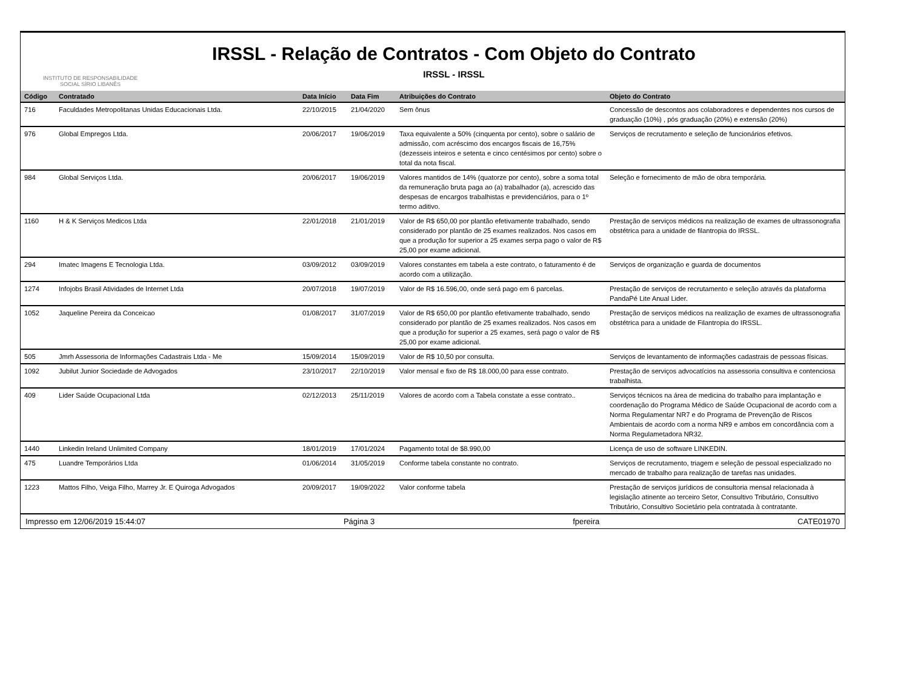INSTITUTO DE RESPONSABILIDADE
SOCIAL SÍRIO LIBANÊS
IRSSL - Relação de Contratos - Com Objeto do Contrato
IRSSL - IRSSL
| Código | Contratado | Data Início | Data Fim | Atribuições do Contrato | Objeto do Contrato |
| --- | --- | --- | --- | --- | --- |
| 716 | Faculdades Metropolitanas Unidas Educacionais Ltda. | 22/10/2015 | 21/04/2020 | Sem ônus | Concessão de descontos aos colaboradores e dependentes nos cursos de graduação (10%) , pós graduação (20%) e extensão (20%) |
| 976 | Global Empregos Ltda. | 20/06/2017 | 19/06/2019 | Taxa equivalente a 50% (cinquenta por cento), sobre o salário de admissão, com acréscimo dos encargos fiscais de 16,75% (dezesseis inteiros e setenta e cinco centésimos por cento) sobre o total da nota fiscal. | Serviços de recrutamento e seleção de funcionários efetivos. |
| 984 | Global Serviços Ltda. | 20/06/2017 | 19/06/2019 | Valores mantidos de 14% (quatorze por cento), sobre a soma total da remuneração bruta paga ao (a) trabalhador (a), acrescido das despesas de encargos trabalhistas e previdenciários, para o 1º termo aditivo. | Seleção e fornecimento de mão de obra temporária. |
| 1160 | H & K Serviços Medicos Ltda | 22/01/2018 | 21/01/2019 | Valor de R$ 650,00 por plantão efetivamente trabalhado, sendo considerado por plantão de 25 exames realizados. Nos casos em que a produção for superior a 25 exames serpa pago o valor de R$ 25,00 por exame adicional. | Prestação de serviços médicos na realização de exames de ultrassonografia obstétrica para a unidade de filantropia do IRSSL. |
| 294 | Imatec Imagens E Tecnologia Ltda. | 03/09/2012 | 03/09/2019 | Valores constantes em tabela a este contrato, o faturamento é de acordo com a utilização. | Serviços de organização e guarda de documentos |
| 1274 | Infojobs Brasil Atividades de Internet Ltda | 20/07/2018 | 19/07/2019 | Valor de R$ 16.596,00, onde será pago em 6 parcelas. | Prestação de serviços de recrutamento e seleção através da plataforma PandaPé Lite Anual Lider. |
| 1052 | Jaqueline Pereira da Conceicao | 01/08/2017 | 31/07/2019 | Valor de R$ 650,00 por plantão efetivamente trabalhado, sendo considerado por plantão de 25 exames realizados. Nos casos em que a produção for superior a 25 exames, será pago o valor de R$ 25,00 por exame adicional. | Prestação de serviços médicos na realização de exames de ultrassonografia obstétrica para a unidade de Filantropia do IRSSL. |
| 505 | Jmrh Assessoria de Informações Cadastrais Ltda - Me | 15/09/2014 | 15/09/2019 | Valor de R$ 10,50 por consulta. | Serviços de levantamento de informações cadastrais de pessoas físicas. |
| 1092 | Jubilut Junior Sociedade de Advogados | 23/10/2017 | 22/10/2019 | Valor mensal e fixo de R$ 18.000,00 para esse contrato. | Prestação de serviços advocatícios na assessoria consultiva e contenciosa trabalhista. |
| 409 | Lider Saúde Ocupacional Ltda | 02/12/2013 | 25/11/2019 | Valores de acordo com a Tabela constate a esse contrato.. | Serviços técnicos na área de medicina do trabalho para implantação e coordenação do Programa Médico de Saúde Ocupacional de acordo com a Norma Regulamentar NR7 e do Programa de Prevenção de Riscos Ambientais de acordo com a norma NR9 e ambos em concordância com a Norma Regulametadora NR32. |
| 1440 | Linkedin Ireland Unlimited Company | 18/01/2019 | 17/01/2024 | Pagamento total de $8.990,00 | Licença de uso de software LINKEDIN. |
| 475 | Luandre Temporários Ltda | 01/06/2014 | 31/05/2019 | Conforme tabela constante no contrato. | Serviços de recrutamento, triagem e seleção de pessoal especializado no mercado de trabalho para realização de tarefas nas unidades. |
| 1223 | Mattos Filho, Veiga Filho, Marrey Jr. E Quiroga Advogados | 20/09/2017 | 19/09/2022 | Valor conforme tabela | Prestação de serviços jurídicos de consultoria mensal relacionada à legislação atinente ao terceiro Setor, Consultivo Tributário, Consultivo Tributário, Consultivo Societário pela contratada à contratante. |
Impresso em 12/06/2019 15:44:07 Página 3 fpereira CATE01970